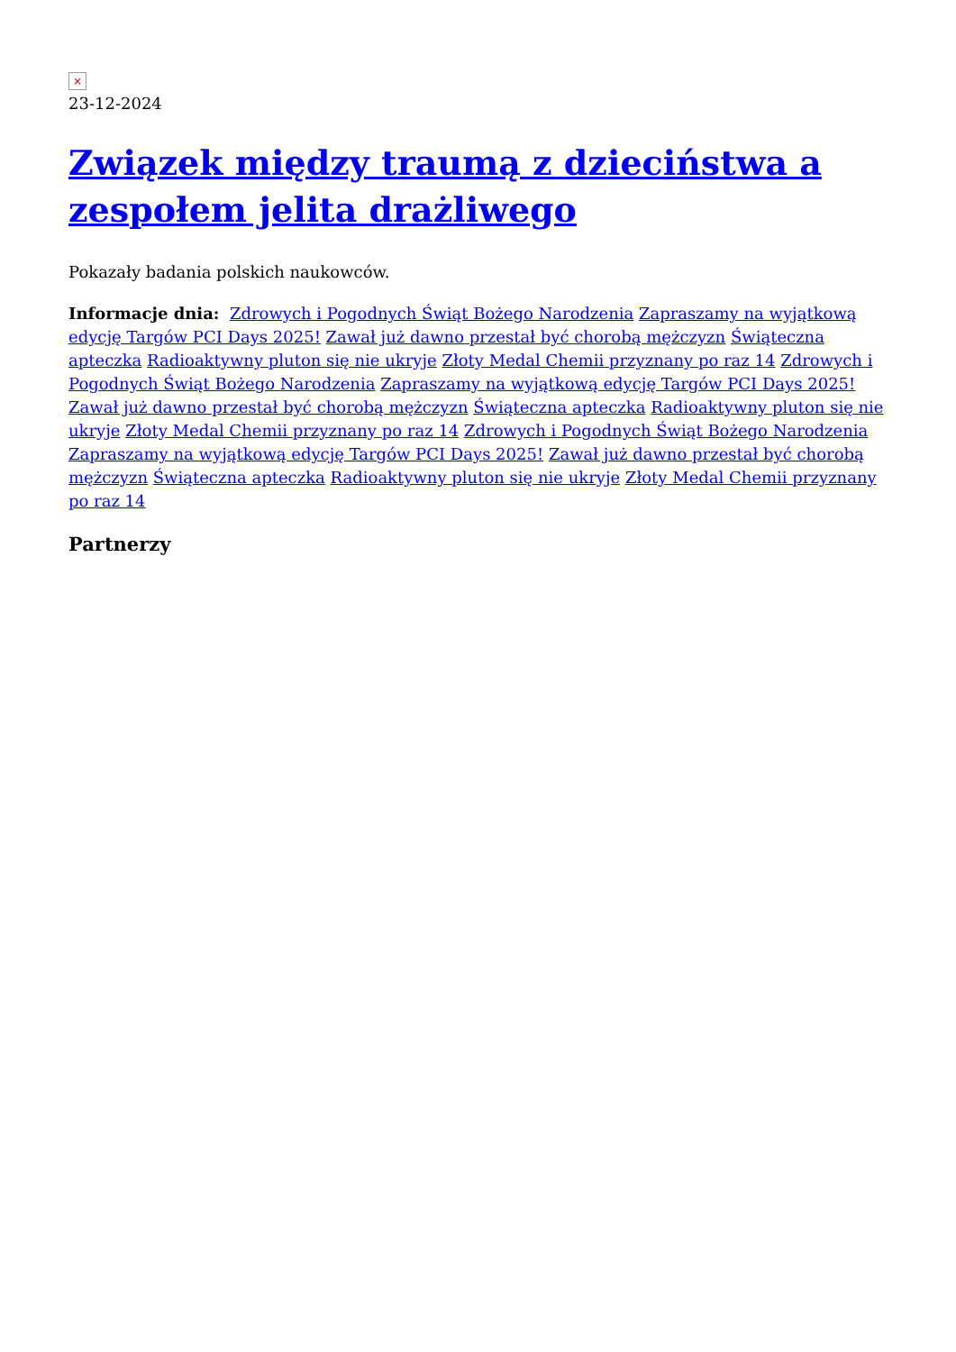×
23-12-2024
Związek między traumą z dzieciństwa a zespołem jelita drażliwego
Pokazały badania polskich naukowców.
Informacje dnia: Zdrowych i Pogodnych Świąt Bożego Narodzenia Zapraszamy na wyjątkową edycję Targów PCI Days 2025! Zawał już dawno przestał być chorobą mężczyzn Świąteczna apteczka Radioaktywny pluton się nie ukryje Złoty Medal Chemii przyznany po raz 14 Zdrowych i Pogodnych Świąt Bożego Narodzenia Zapraszamy na wyjątkową edycję Targów PCI Days 2025! Zawał już dawno przestał być chorobą mężczyzn Świąteczna apteczka Radioaktywny pluton się nie ukryje Złoty Medal Chemii przyznany po raz 14 Zdrowych i Pogodnych Świąt Bożego Narodzenia Zapraszamy na wyjątkową edycję Targów PCI Days 2025! Zawał już dawno przestał być chorobą mężczyzn Świąteczna apteczka Radioaktywny pluton się nie ukryje Złoty Medal Chemii przyznany po raz 14
Partnerzy